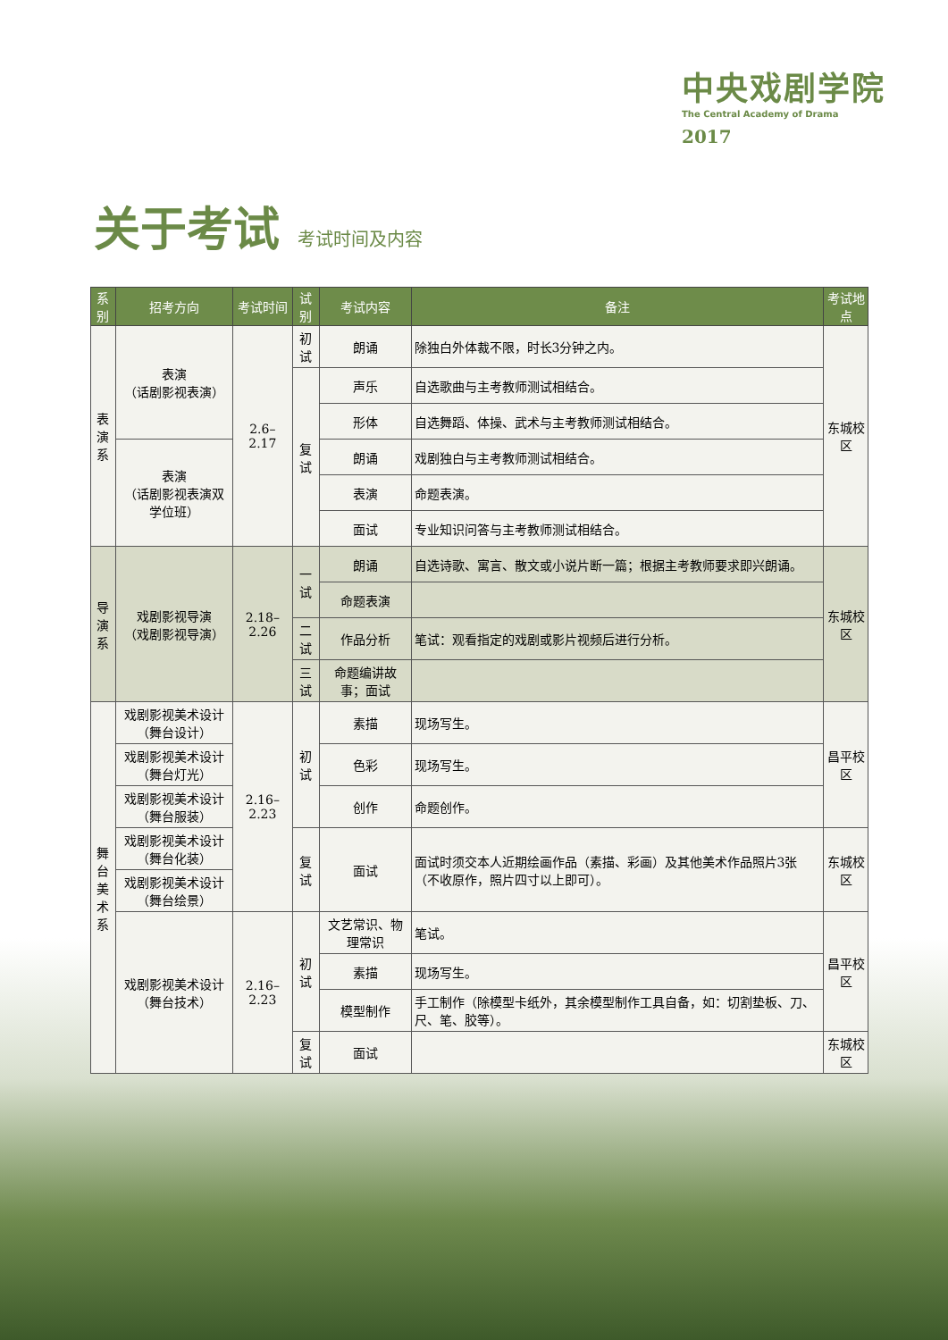中央戏剧学院
The Central Academy of Drama
2017
关于考试 考试时间及内容
| 系别 | 招考方向 | 考试时间 | 试别 | 考试内容 | 备注 | 考试地点 |
| --- | --- | --- | --- | --- | --- | --- |
| 表 演 系 | 表演 （话剧影视表演） | 2.6–2.17 | 初试 | 朗诵 | 除独白外体裁不限，时长3分钟之内。 | 东城校区 |
| | | | 复试 | 声乐 | 自选歌曲与主考教师测试相结合。 | |
| | | | | 形体 | 自选舞蹈、体操、武术与主考教师测试相结合。 | |
| | 表演 （话剧影视表演双学位班） | | | 朗诵 | 戏剧独白与主考教师测试相结合。 | |
| | | | | 表演 | 命题表演。 | |
| | | | | 面试 | 专业知识问答与主考教师测试相结合。 | |
| 导 演 系 | 戏剧影视导演 （戏剧影视导演） | 2.18–2.26 | 一试 | 朗诵 | 自选诗歌、寓言、散文或小说片断一篇；根据主考教师要求即兴朗诵。 | 东城校区 |
| | | | | 命题表演 | | |
| | | | 二试 | 作品分析 | 笔试：观看指定的戏剧或影片视频后进行分析。 | |
| | | | 三试 | 命题编讲故事；面试 | | |
| 舞 台 美 术 系 | 戏剧影视美术设计 （舞台设计） | 2.16–2.23 | 初试 | 素描 | 现场写生。 | 昌平校区 |
| | 戏剧影视美术设计 （舞台灯光） | | | 色彩 | 现场写生。 | |
| | 戏剧影视美术设计 （舞台服装） | | | 创作 | 命题创作。 | |
| | 戏剧影视美术设计 （舞台化装） | | 复试 | 面试 | 面试时须交本人近期绘画作品（素描、彩画）及其他美术作品照片3张（不收原作，照片四寸以上即可）。 | 东城校区 |
| | 戏剧影视美术设计 （舞台绘景） | | | | | |
| | 戏剧影视美术设计 （舞台技术） | 2.16–2.23 | 初试 | 文艺常识、物理常识 | 笔试。 | 昌平校区 |
| | | | | 素描 | 现场写生。 | |
| | | | | 模型制作 | 手工制作（除模型卡纸外，其余模型制作工具自备，如：切割垫板、刀、尺、笔、胶等）。 | |
| | | | 复试 | 面试 | | 东城校区 |